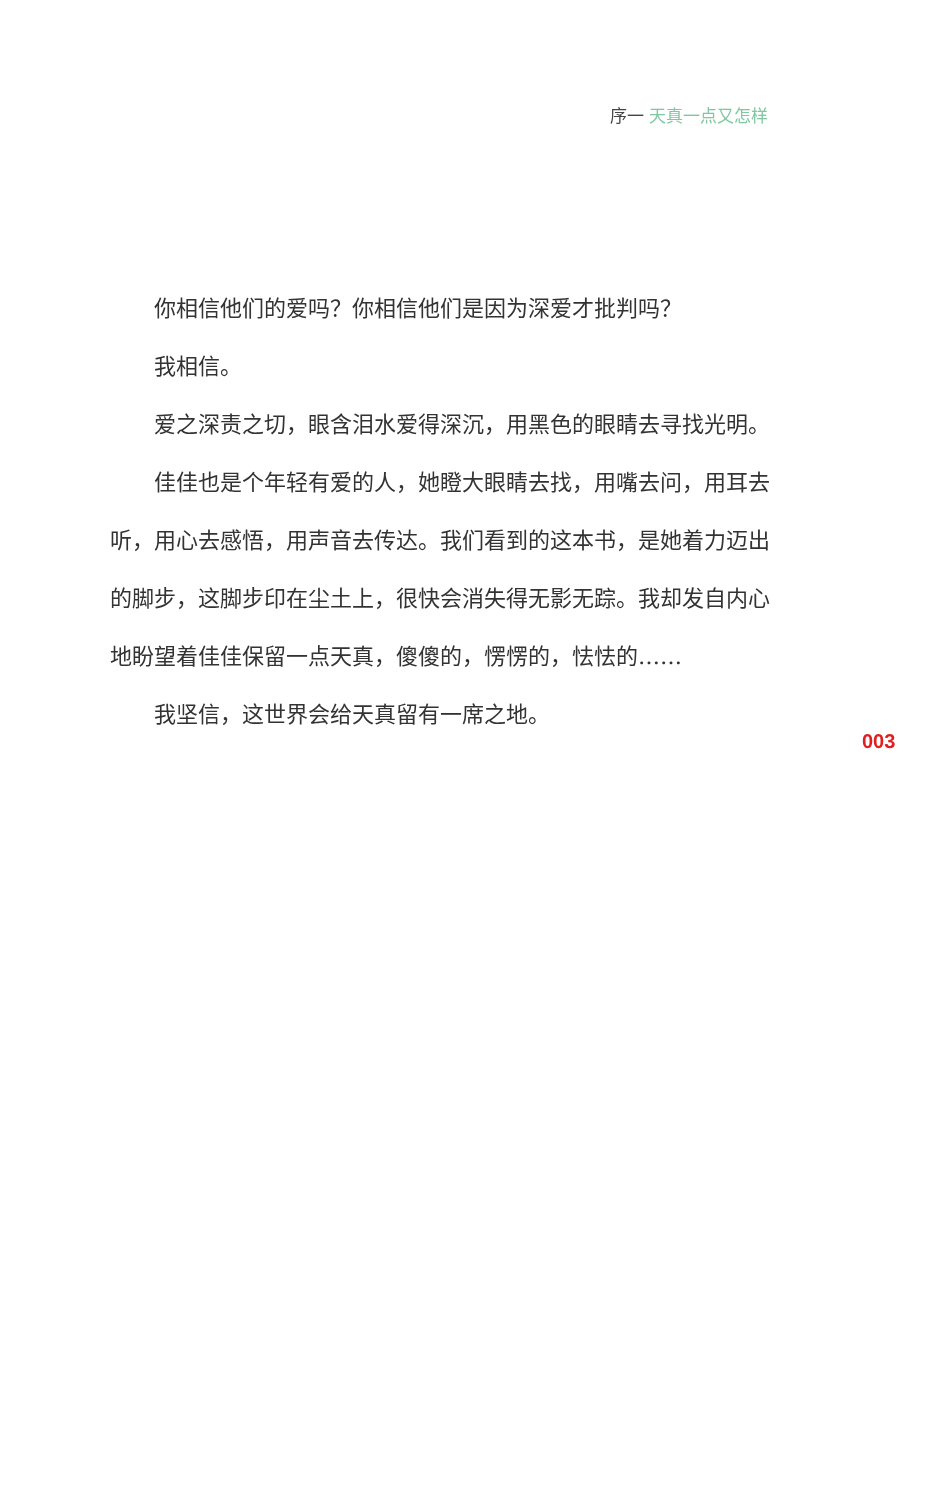序一 天真一点又怎样
你相信他们的爱吗？你相信他们是因为深爱才批判吗？
我相信。
爱之深责之切，眼含泪水爱得深沉，用黑色的眼睛去寻找光明。
佳佳也是个年轻有爱的人，她瞪大眼睛去找，用嘴去问，用耳去听，用心去感悟，用声音去传达。我们看到的这本书，是她着力迈出的脚步，这脚步印在尘土上，很快会消失得无影无踪。我却发自内心地盼望着佳佳保留一点天真，傻傻的，愣愣的，怯怯的……
我坚信，这世界会给天真留有一席之地。
003